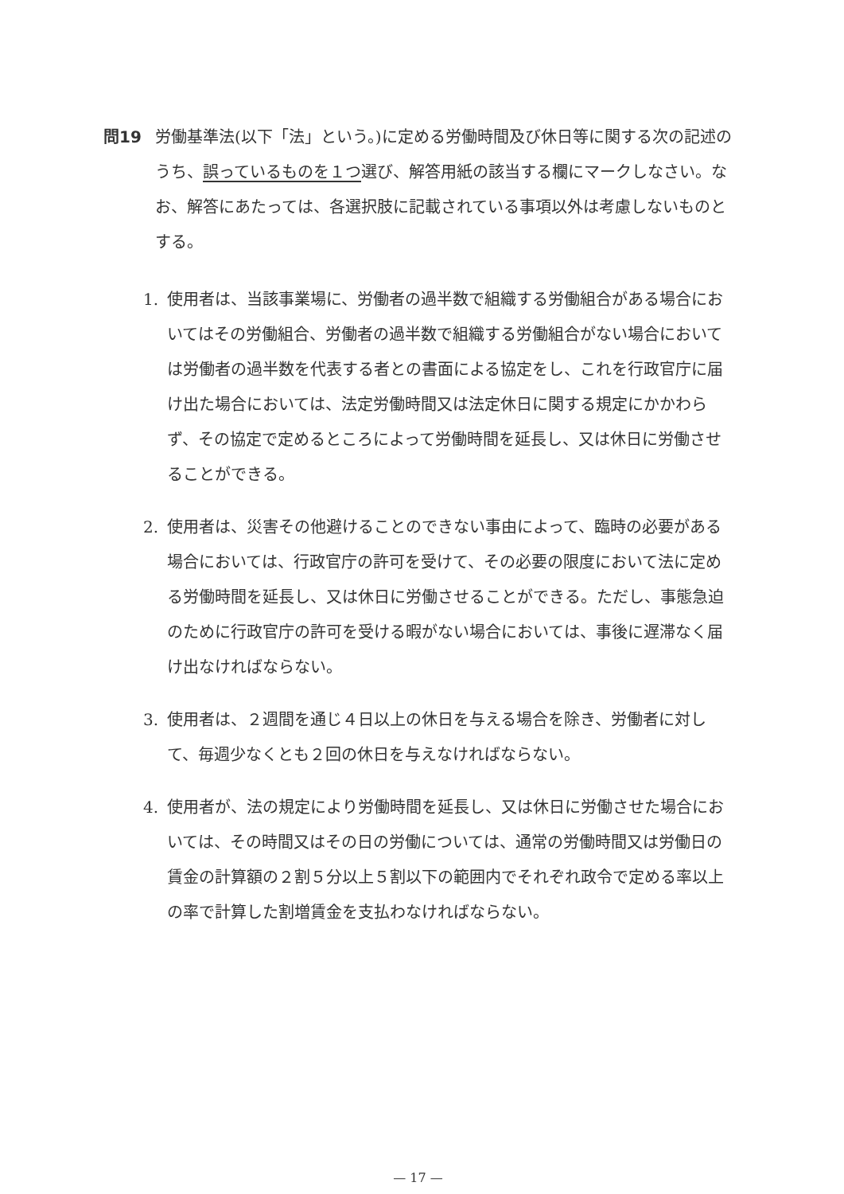問19 労働基準法(以下「法」という。)に定める労働時間及び休日等に関する次の記述のうち、誤っているものを１つ選び、解答用紙の該当する欄にマークしなさい。なお、解答にあたっては、各選択肢に記載されている事項以外は考慮しないものとする。
1. 使用者は、当該事業場に、労働者の過半数で組織する労働組合がある場合においてはその労働組合、労働者の過半数で組織する労働組合がない場合においては労働者の過半数を代表する者との書面による協定をし、これを行政官庁に届け出た場合においては、法定労働時間又は法定休日に関する規定にかかわらず、その協定で定めるところによって労働時間を延長し、又は休日に労働させることができる。
2. 使用者は、災害その他避けることのできない事由によって、臨時の必要がある場合においては、行政官庁の許可を受けて、その必要の限度において法に定める労働時間を延長し、又は休日に労働させることができる。ただし、事態急迫のために行政官庁の許可を受ける暇がない場合においては、事後に遅滞なく届け出なければならない。
3. 使用者は、２週間を通じ４日以上の休日を与える場合を除き、労働者に対して、毎週少なくとも２回の休日を与えなければならない。
4. 使用者が、法の規定により労働時間を延長し、又は休日に労働させた場合においては、その時間又はその日の労働については、通常の労働時間又は労働日の賃金の計算額の２割５分以上５割以下の範囲内でそれぞれ政令で定める率以上の率で計算した割増賃金を支払わなければならない。
— 17 —